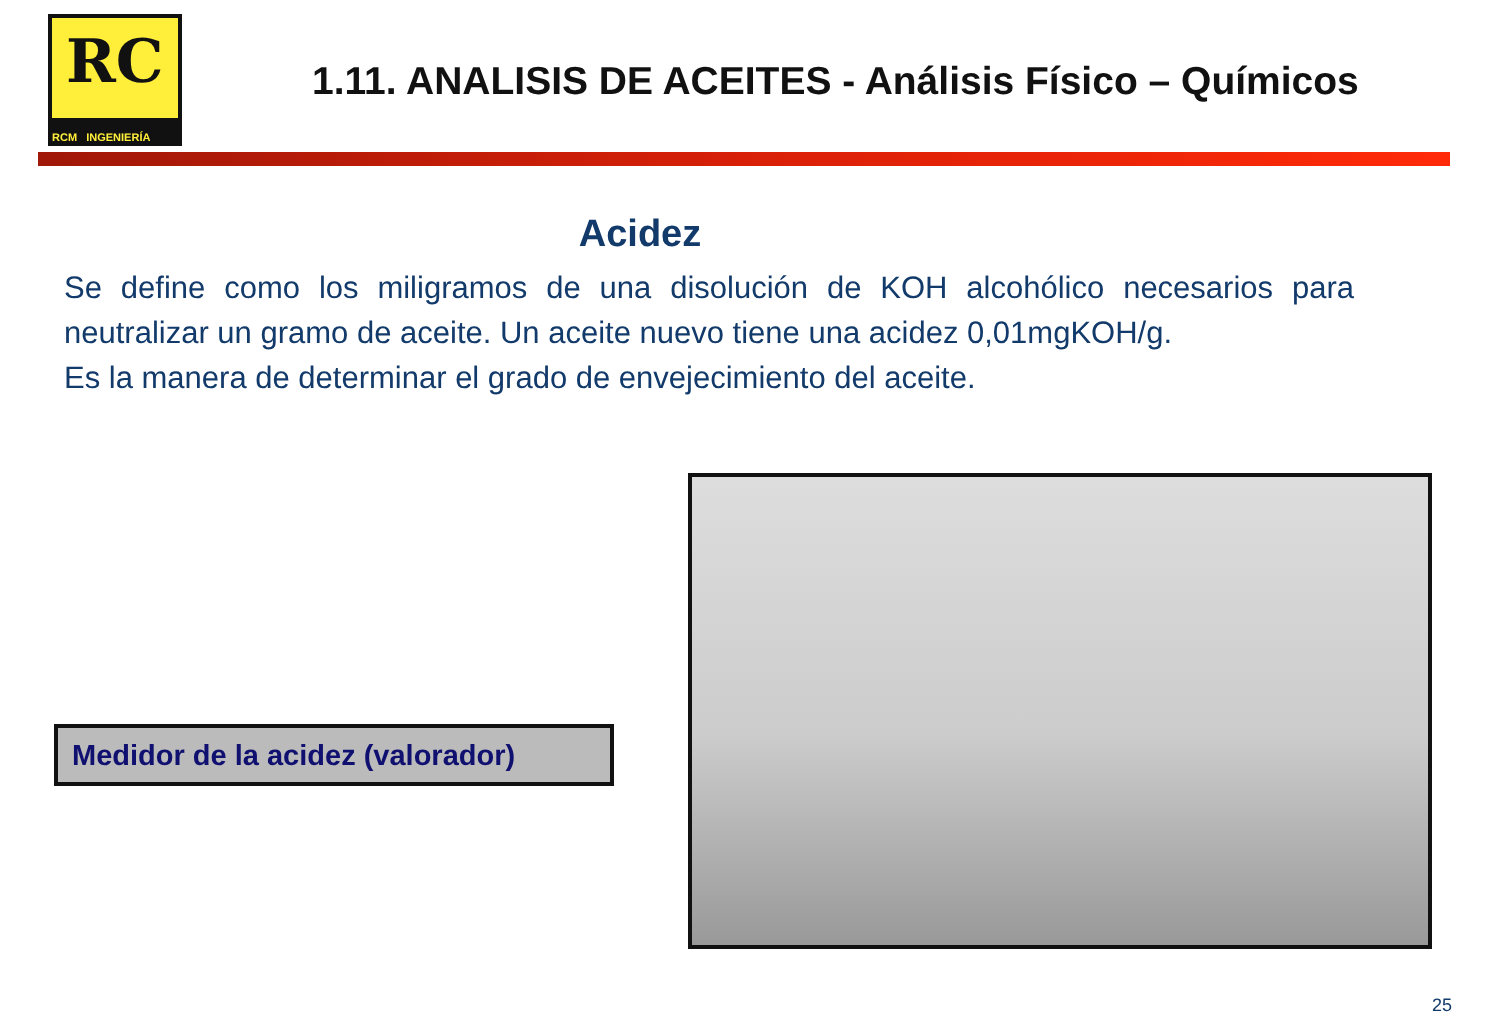RC
RCM INGENIERÍA
1.11. ANALISIS DE ACEITES - Análisis Físico – Químicos
Acidez
Se define como los miligramos de una disolución de KOH alcohólico necesarios para neutralizar un gramo de aceite. Un aceite nuevo tiene una acidez 0,01mgKOH/g.
Es la manera de determinar el grado de envejecimiento del aceite.
Medidor de la acidez (valorador)
25